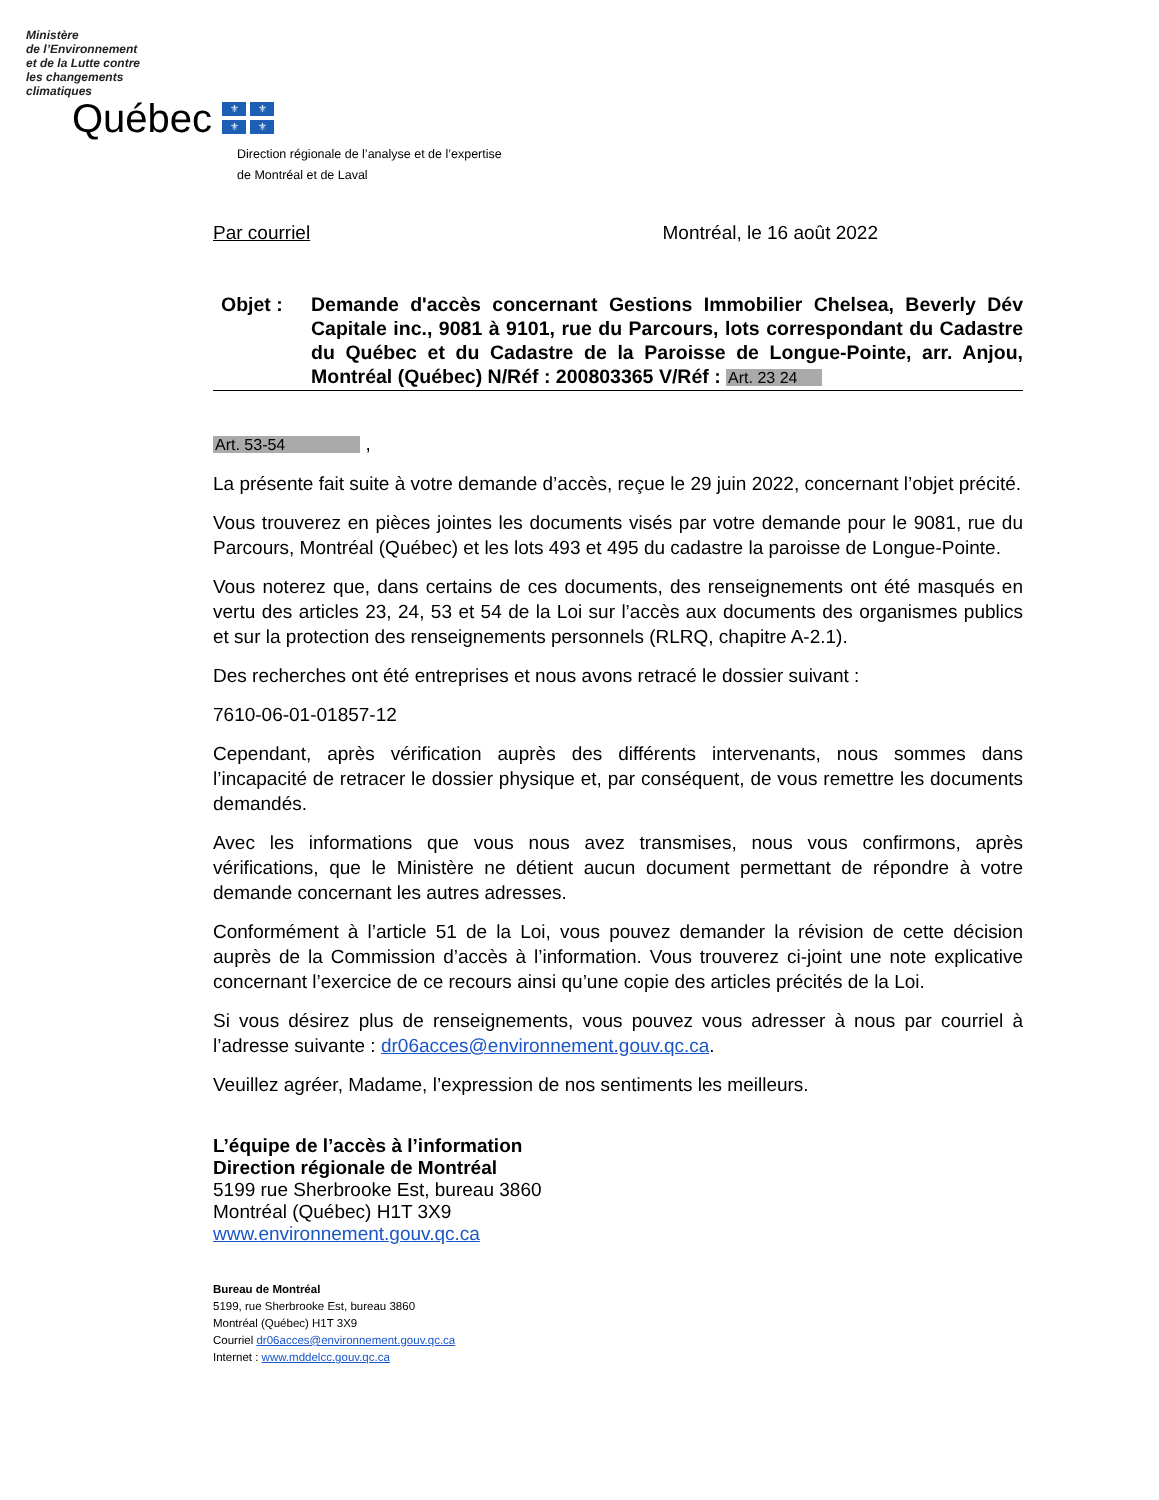Ministère
de l’Environnement
et de la Lutte contre
les changements
climatiques
Québec ⚜ ⚜ ⚜ ⚜
Direction régionale de l’analyse et de l’expertise
de Montréal et de Laval
Par courriel Montréal, le 16 août 2022
Objet : Demande d'accès concernant Gestions Immobilier Chelsea, Beverly Dév Capitale inc., 9081 à 9101, rue du Parcours, lots correspondant du Cadastre du Québec et du Cadastre de la Paroisse de Longue-Pointe, arr. Anjou, Montréal (Québec) N/Réf : 200803365 V/Réf : Art. 23 24
Art. 53-54 ,
La présente fait suite à votre demande d’accès, reçue le 29 juin 2022, concernant l’objet précité.
Vous trouverez en pièces jointes les documents visés par votre demande pour le 9081, rue du Parcours, Montréal (Québec) et les lots 493 et 495 du cadastre la paroisse de Longue-Pointe.
Vous noterez que, dans certains de ces documents, des renseignements ont été masqués en vertu des articles 23, 24, 53 et 54 de la Loi sur l’accès aux documents des organismes publics et sur la protection des renseignements personnels (RLRQ, chapitre A-2.1).
Des recherches ont été entreprises et nous avons retracé le dossier suivant :
7610-06-01-01857-12
Cependant, après vérification auprès des différents intervenants, nous sommes dans l’incapacité de retracer le dossier physique et, par conséquent, de vous remettre les documents demandés.
Avec les informations que vous nous avez transmises, nous vous confirmons, après vérifications, que le Ministère ne détient aucun document permettant de répondre à votre demande concernant les autres adresses.
Conformément à l’article 51 de la Loi, vous pouvez demander la révision de cette décision auprès de la Commission d’accès à l’information. Vous trouverez ci-joint une note explicative concernant l’exercice de ce recours ainsi qu’une copie des articles précités de la Loi.
Si vous désirez plus de renseignements, vous pouvez vous adresser à nous par courriel à l’adresse suivante : dr06acces@environnement.gouv.qc.ca.
Veuillez agréer, Madame, l’expression de nos sentiments les meilleurs.
L’équipe de l’accès à l’information
Direction régionale de Montréal
5199 rue Sherbrooke Est, bureau 3860
Montréal (Québec) H1T 3X9
www.environnement.gouv.qc.ca
Bureau de Montréal
5199, rue Sherbrooke Est, bureau 3860
Montréal (Québec) H1T 3X9
Courriel dr06acces@environnement.gouv.qc.ca
Internet : www.mddelcc.gouv.qc.ca